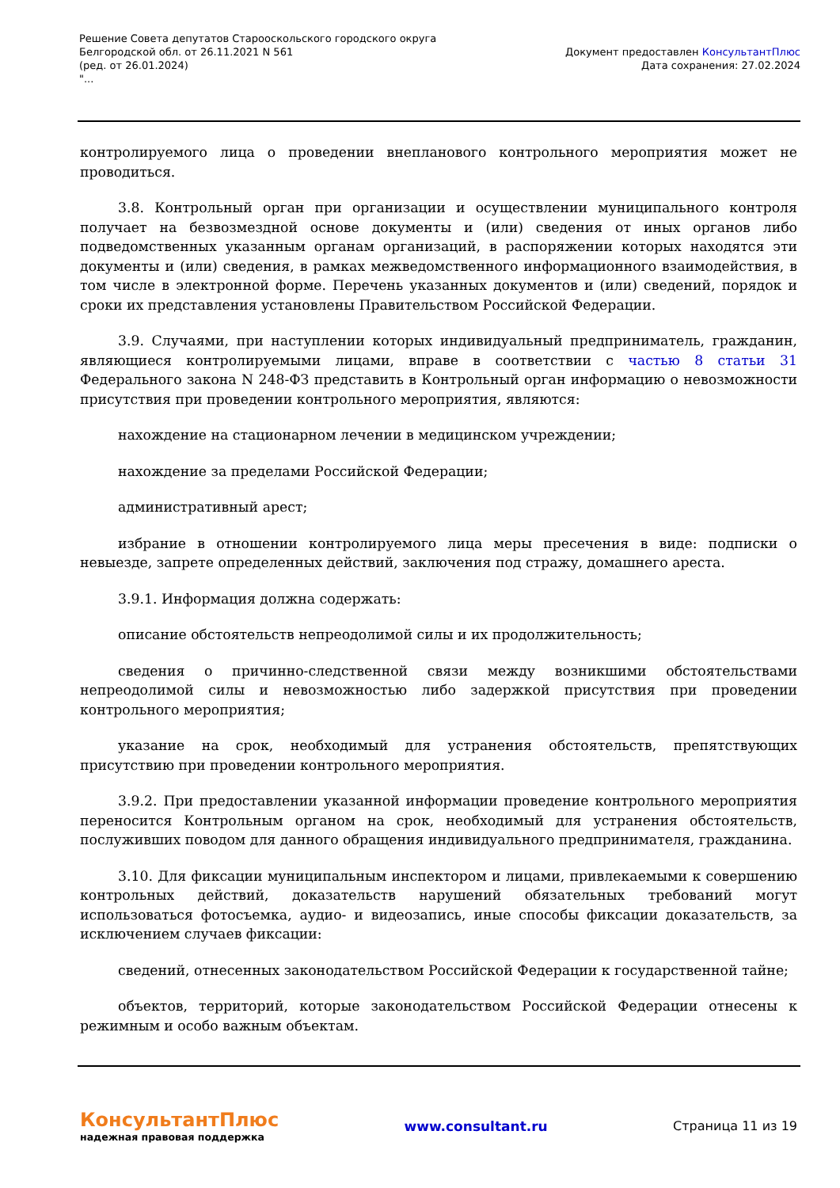Решение Совета депутатов Старооскольского городского округа
Белгородской обл. от 26.11.2021 N 561
(ред. от 26.01.2024)
"...
Документ предоставлен КонсультантПлюс
Дата сохранения: 27.02.2024
контролируемого лица о проведении внепланового контрольного мероприятия может не проводиться.
3.8. Контрольный орган при организации и осуществлении муниципального контроля получает на безвозмездной основе документы и (или) сведения от иных органов либо подведомственных указанным органам организаций, в распоряжении которых находятся эти документы и (или) сведения, в рамках межведомственного информационного взаимодействия, в том числе в электронной форме. Перечень указанных документов и (или) сведений, порядок и сроки их представления установлены Правительством Российской Федерации.
3.9. Случаями, при наступлении которых индивидуальный предприниматель, гражданин, являющиеся контролируемыми лицами, вправе в соответствии с частью 8 статьи 31 Федерального закона N 248-ФЗ представить в Контрольный орган информацию о невозможности присутствия при проведении контрольного мероприятия, являются:
нахождение на стационарном лечении в медицинском учреждении;
нахождение за пределами Российской Федерации;
административный арест;
избрание в отношении контролируемого лица меры пресечения в виде: подписки о невыезде, запрете определенных действий, заключения под стражу, домашнего ареста.
3.9.1. Информация должна содержать:
описание обстоятельств непреодолимой силы и их продолжительность;
сведения о причинно-следственной связи между возникшими обстоятельствами непреодолимой силы и невозможностью либо задержкой присутствия при проведении контрольного мероприятия;
указание на срок, необходимый для устранения обстоятельств, препятствующих присутствию при проведении контрольного мероприятия.
3.9.2. При предоставлении указанной информации проведение контрольного мероприятия переносится Контрольным органом на срок, необходимый для устранения обстоятельств, послуживших поводом для данного обращения индивидуального предпринимателя, гражданина.
3.10. Для фиксации муниципальным инспектором и лицами, привлекаемыми к совершению контрольных действий, доказательств нарушений обязательных требований могут использоваться фотосъемка, аудио- и видеозапись, иные способы фиксации доказательств, за исключением случаев фиксации:
сведений, отнесенных законодательством Российской Федерации к государственной тайне;
объектов, территорий, которые законодательством Российской Федерации отнесены к режимным и особо важным объектам.
КонсультантПлюс
надежная правовая поддержка
www.consultant.ru Страница 11 из 19